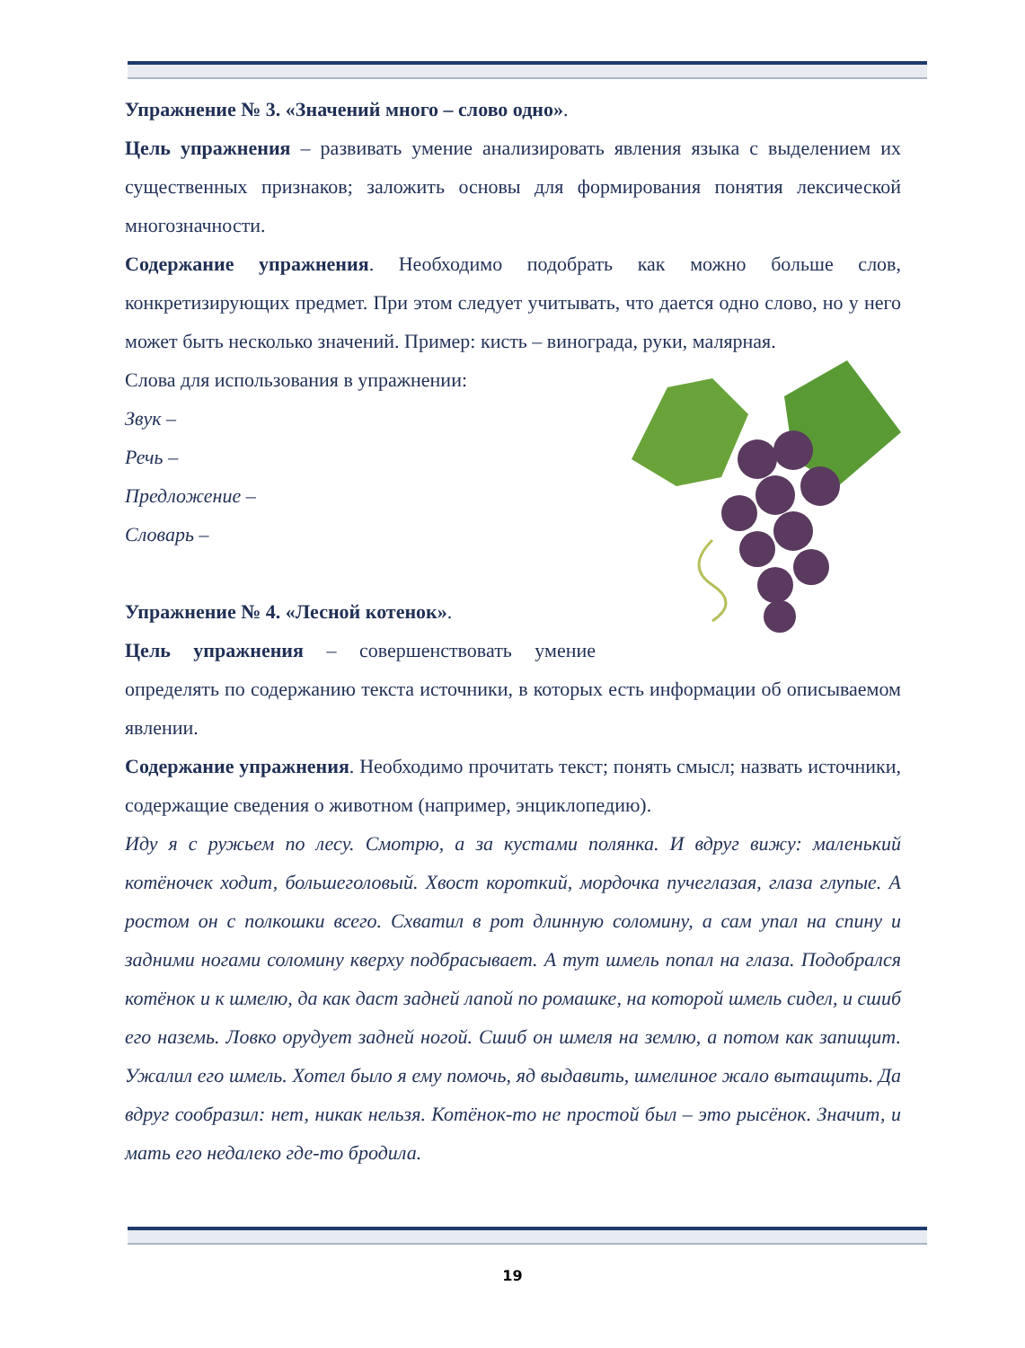Упражнение № 3. «Значений много – слово одно».
Цель упражнения – развивать умение анализировать явления языка с выделением их существенных признаков; заложить основы для формирования понятия лексической многозначности.
Содержание упражнения. Необходимо подобрать как можно больше слов, конкретизирующих предмет. При этом следует учитывать, что дается одно слово, но у него может быть несколько значений. Пример: кисть – винограда, руки, малярная.
Слова для использования в упражнении:
Звук –
Речь –
Предложение –
Словарь –
Упражнение № 4. «Лесной котенок».
Цель упражнения – совершенствовать умение определять по содержанию текста источники, в которых есть информации об описываемом явлении.
Содержание упражнения. Необходимо прочитать текст; понять смысл; назвать источники, содержащие сведения о животном (например, энциклопедию).
Иду я с ружьем по лесу. Смотрю, а за кустами полянка. И вдруг вижу: маленький котёночек ходит, большеголовый. Хвост короткий, мордочка пучеглазая, глаза глупые. А ростом он с полкошки всего. Схватил в рот длинную соломину, а сам упал на спину и задними ногами соломину кверху подбрасывает. А тут шмель попал на глаза. Подобрался котёнок и к шмелю, да как даст задней лапой по ромашке, на которой шмель сидел, и сшиб его наземь. Ловко орудует задней ногой. Сшиб он шмеля на землю, а потом как запищит. Ужалил его шмель. Хотел было я ему помочь, яд выдавить, шмелиное жало вытащить. Да вдруг сообразил: нет, никак нельзя. Котёнок-то не простой был – это рысёнок. Значит, и мать его недалеко где-то бродила.
19